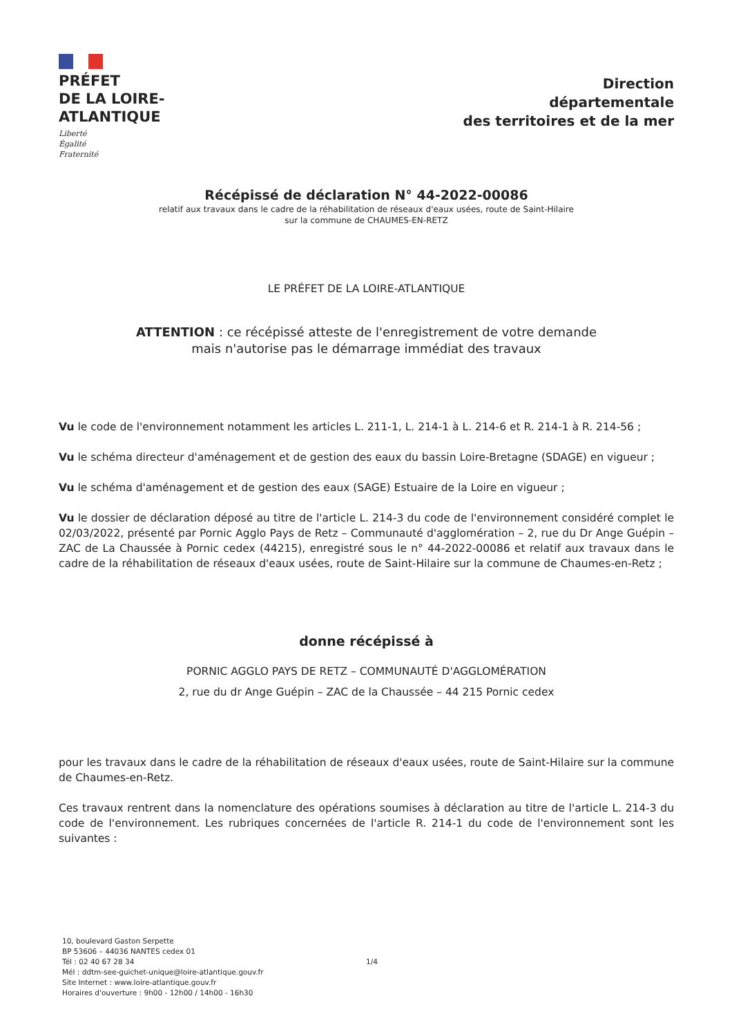PRÉFET
DE LA LOIRE-
ATLANTIQUE
Liberté
Égalité
Fraternité
Direction
départementale
des territoires et de la mer
Récépissé de déclaration N° 44-2022-00086
relatif aux travaux dans le cadre de la réhabilitation de réseaux d'eaux usées, route de Saint-Hilaire
sur la commune de CHAUMES-EN-RETZ
LE PRÉFET DE LA LOIRE-ATLANTIQUE
ATTENTION : ce récépissé atteste de l'enregistrement de votre demande
mais n'autorise pas le démarrage immédiat des travaux
Vu le code de l'environnement notamment les articles L. 211-1, L. 214-1 à L. 214-6 et R. 214-1 à R. 214-56 ;
Vu le schéma directeur d'aménagement et de gestion des eaux du bassin Loire-Bretagne (SDAGE) en vigueur ;
Vu le schéma d'aménagement et de gestion des eaux (SAGE) Estuaire de la Loire en vigueur ;
Vu le dossier de déclaration déposé au titre de l'article L. 214-3 du code de l'environnement considéré complet le 02/03/2022, présenté par Pornic Agglo Pays de Retz – Communauté d'agglomération – 2, rue du Dr Ange Guépin – ZAC de La Chaussée à Pornic cedex (44215), enregistré sous le n° 44-2022-00086 et relatif aux travaux dans le cadre de la réhabilitation de réseaux d'eaux usées, route de Saint-Hilaire sur la commune de Chaumes-en-Retz ;
donne récépissé à
PORNIC AGGLO PAYS DE RETZ – COMMUNAUTÉ D'AGGLOMÉRATION
2, rue du dr Ange Guépin – ZAC de la Chaussée – 44 215 Pornic cedex
pour les travaux dans le cadre de la réhabilitation de réseaux d'eaux usées, route de Saint-Hilaire sur la commune de Chaumes-en-Retz.
Ces travaux rentrent dans la nomenclature des opérations soumises à déclaration au titre de l'article L. 214-3 du code de l'environnement. Les rubriques concernées de l'article R. 214-1 du code de l'environnement sont les suivantes :
10, boulevard Gaston Serpette
BP 53606 – 44036 NANTES cedex 01
Tél : 02 40 67 28 34
Mél : ddtm-see-guichet-unique@loire-atlantique.gouv.fr
Site Internet : www.loire-atlantique.gouv.fr
Horaires d'ouverture : 9h00 - 12h00 / 14h00 - 16h30
1/4